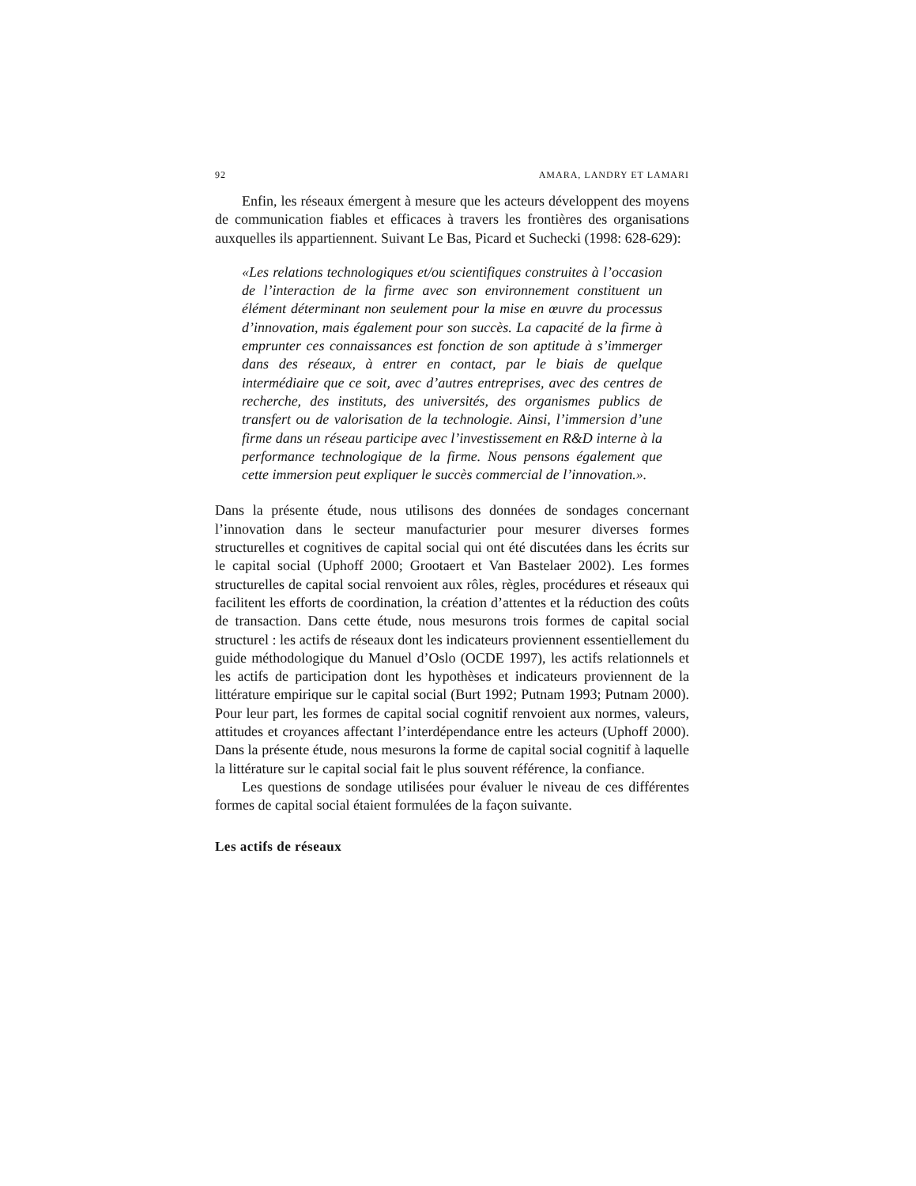92 AMARA, LANDRY ET LAMARI
Enfin, les réseaux émergent à mesure que les acteurs développent des moyens de communication fiables et efficaces à travers les frontières des organisations auxquelles ils appartiennent. Suivant Le Bas, Picard et Suchecki (1998: 628-629):
«Les relations technologiques et/ou scientifiques construites à l’occasion de l’interaction de la firme avec son environnement constituent un élément déterminant non seulement pour la mise en œuvre du processus d’innovation, mais également pour son succès. La capacité de la firme à emprunter ces connaissances est fonction de son aptitude à s’immerger dans des réseaux, à entrer en contact, par le biais de quelque intermédiaire que ce soit, avec d’autres entreprises, avec des centres de recherche, des instituts, des universités, des organismes publics de transfert ou de valorisation de la technologie. Ainsi, l’immersion d’une firme dans un réseau participe avec l’investissement en R&D interne à la performance technologique de la firme. Nous pensons également que cette immersion peut expliquer le succès commercial de l’innovation.».
Dans la présente étude, nous utilisons des données de sondages concernant l’innovation dans le secteur manufacturier pour mesurer diverses formes structurelles et cognitives de capital social qui ont été discutées dans les écrits sur le capital social (Uphoff 2000; Grootaert et Van Bastelaer 2002). Les formes structurelles de capital social renvoient aux rôles, règles, procédures et réseaux qui facilitent les efforts de coordination, la création d’attentes et la réduction des coûts de transaction. Dans cette étude, nous mesurons trois formes de capital social structurel : les actifs de réseaux dont les indicateurs proviennent essentiellement du guide méthodologique du Manuel d’Oslo (OCDE 1997), les actifs relationnels et les actifs de participation dont les hypothèses et indicateurs proviennent de la littérature empirique sur le capital social (Burt 1992; Putnam 1993; Putnam 2000). Pour leur part, les formes de capital social cognitif renvoient aux normes, valeurs, attitudes et croyances affectant l’interdépendance entre les acteurs (Uphoff 2000). Dans la présente étude, nous mesurons la forme de capital social cognitif à laquelle la littérature sur le capital social fait le plus souvent référence, la confiance.
Les questions de sondage utilisées pour évaluer le niveau de ces différentes formes de capital social étaient formulées de la façon suivante.
Les actifs de réseaux